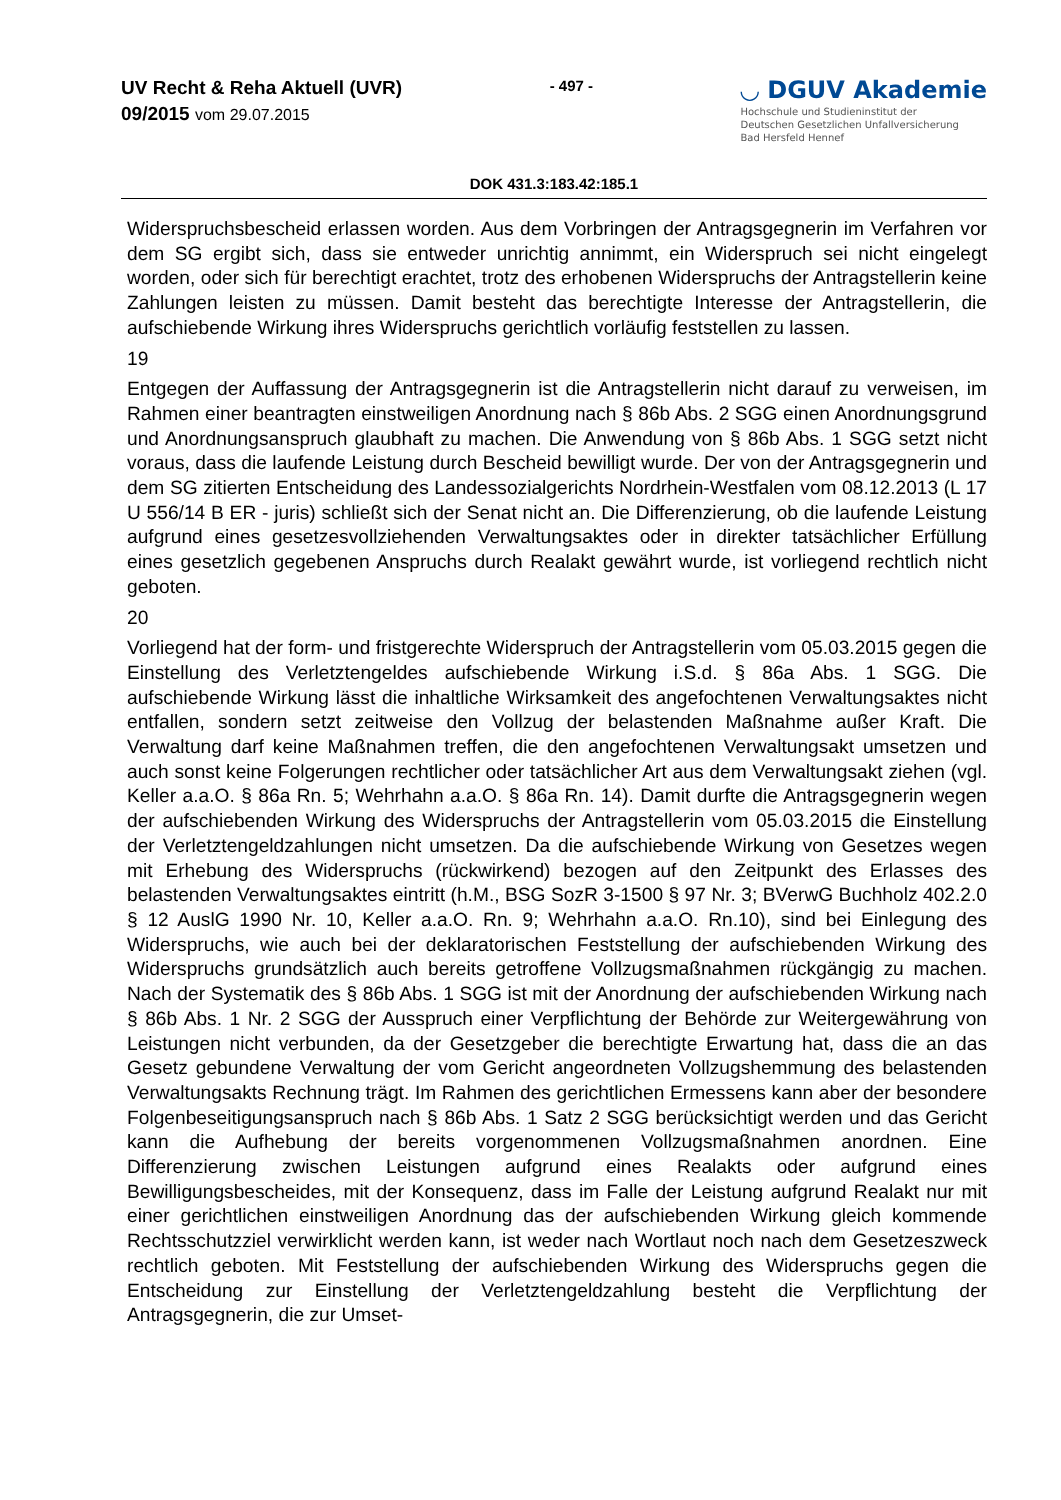UV Recht & Reha Aktuell (UVR)
09/2015 vom 29.07.2015
- 497 -
◡ DGUV Akademie
Hochschule und Studieninstitut der
Deutschen Gesetzlichen Unfallversicherung
Bad Hersfeld Hennef
DOK 431.3:183.42:185.1
Widerspruchsbescheid erlassen worden. Aus dem Vorbringen der Antragsgegnerin im Verfahren vor dem SG ergibt sich, dass sie entweder unrichtig annimmt, ein Widerspruch sei nicht eingelegt worden, oder sich für berechtigt erachtet, trotz des erhobenen Widerspruchs der Antragstellerin keine Zahlungen leisten zu müssen. Damit besteht das berechtigte Interesse der Antragstellerin, die aufschiebende Wirkung ihres Widerspruchs gerichtlich vorläufig feststellen zu lassen.
19
Entgegen der Auffassung der Antragsgegnerin ist die Antragstellerin nicht darauf zu verweisen, im Rahmen einer beantragten einstweiligen Anordnung nach § 86b Abs. 2 SGG einen Anordnungsgrund und Anordnungsanspruch glaubhaft zu machen. Die Anwendung von § 86b Abs. 1 SGG setzt nicht voraus, dass die laufende Leistung durch Bescheid bewilligt wurde. Der von der Antragsgegnerin und dem SG zitierten Entscheidung des Landessozialgerichts Nordrhein-Westfalen vom 08.12.2013 (L 17 U 556/14 B ER - juris) schließt sich der Senat nicht an. Die Differenzierung, ob die laufende Leistung aufgrund eines gesetzesvollziehenden Verwaltungsaktes oder in direkter tatsächlicher Erfüllung eines gesetzlich gegebenen Anspruchs durch Realakt gewährt wurde, ist vorliegend rechtlich nicht geboten.
20
Vorliegend hat der form- und fristgerechte Widerspruch der Antragstellerin vom 05.03.2015 gegen die Einstellung des Verletztengeldes aufschiebende Wirkung i.S.d. § 86a Abs. 1 SGG. Die aufschiebende Wirkung lässt die inhaltliche Wirksamkeit des angefochtenen Verwaltungsaktes nicht entfallen, sondern setzt zeitweise den Vollzug der belastenden Maßnahme außer Kraft. Die Verwaltung darf keine Maßnahmen treffen, die den angefochtenen Verwaltungsakt umsetzen und auch sonst keine Folgerungen rechtlicher oder tatsächlicher Art aus dem Verwaltungsakt ziehen (vgl. Keller a.a.O. § 86a Rn. 5; Wehrhahn a.a.O. § 86a Rn. 14). Damit durfte die Antragsgegnerin wegen der aufschiebenden Wirkung des Widerspruchs der Antragstellerin vom 05.03.2015 die Einstellung der Verletztengeldzahlungen nicht umsetzen. Da die aufschiebende Wirkung von Gesetzes wegen mit Erhebung des Widerspruchs (rückwirkend) bezogen auf den Zeitpunkt des Erlasses des belastenden Verwaltungsaktes eintritt (h.M., BSG SozR 3-1500 § 97 Nr. 3; BVerwG Buchholz 402.2.0 § 12 AuslG 1990 Nr. 10, Keller a.a.O. Rn. 9; Wehrhahn a.a.O. Rn.10), sind bei Einlegung des Widerspruchs, wie auch bei der deklaratorischen Feststellung der aufschiebenden Wirkung des Widerspruchs grundsätzlich auch bereits getroffene Vollzugsmaßnahmen rückgängig zu machen. Nach der Systematik des § 86b Abs. 1 SGG ist mit der Anordnung der aufschiebenden Wirkung nach § 86b Abs. 1 Nr. 2 SGG der Ausspruch einer Verpflichtung der Behörde zur Weitergewährung von Leistungen nicht verbunden, da der Gesetzgeber die berechtigte Erwartung hat, dass die an das Gesetz gebundene Verwaltung der vom Gericht angeordneten Vollzugshemmung des belastenden Verwaltungsakts Rechnung trägt. Im Rahmen des gerichtlichen Ermessens kann aber der besondere Folgenbeseitigungsanspruch nach § 86b Abs. 1 Satz 2 SGG berücksichtigt werden und das Gericht kann die Aufhebung der bereits vorgenommenen Vollzugsmaßnahmen anordnen. Eine Differenzierung zwischen Leistungen aufgrund eines Realakts oder aufgrund eines Bewilligungsbescheides, mit der Konsequenz, dass im Falle der Leistung aufgrund Realakt nur mit einer gerichtlichen einstweiligen Anordnung das der aufschiebenden Wirkung gleich kommende Rechtsschutzziel verwirklicht werden kann, ist weder nach Wortlaut noch nach dem Gesetzeszweck rechtlich geboten. Mit Feststellung der aufschiebenden Wirkung des Widerspruchs gegen die Entscheidung zur Einstellung der Verletztengeldzahlung besteht die Verpflichtung der Antragsgegnerin, die zur Umset-